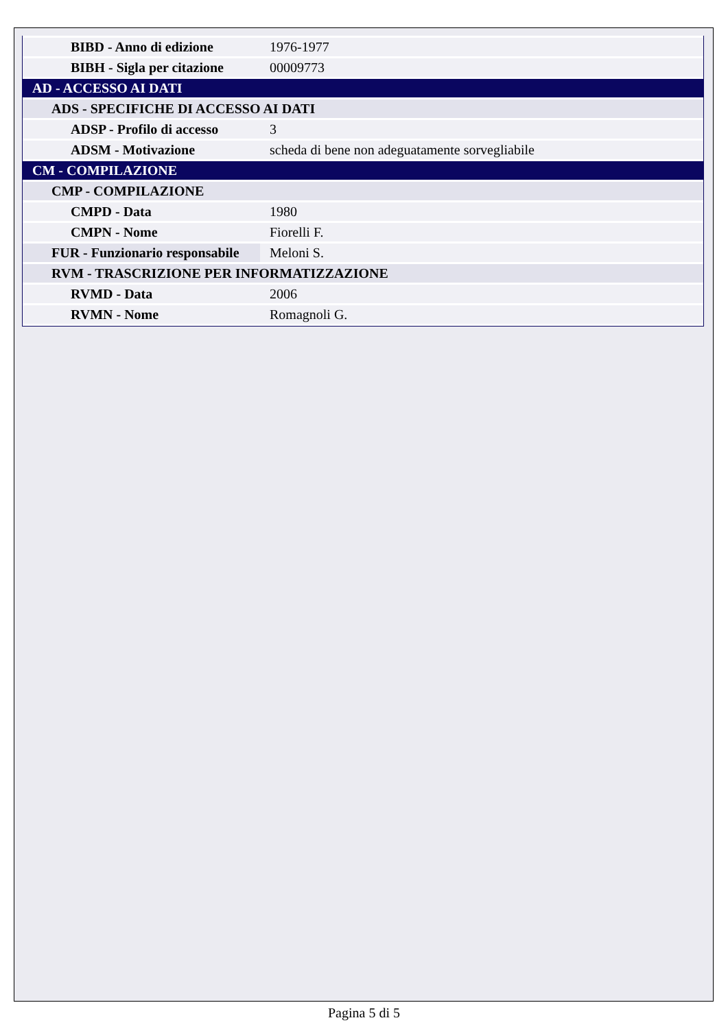| BIBD - Anno di edizione | 1976-1977 |
| BIBH - Sigla per citazione | 00009773 |
| AD - ACCESSO AI DATI | |
| ADS - SPECIFICHE DI ACCESSO AI DATI | |
| ADSP - Profilo di accesso | 3 |
| ADSM - Motivazione | scheda di bene non adeguatamente sorvegliabile |
| CM - COMPILAZIONE | |
| CMP - COMPILAZIONE | |
| CMPD - Data | 1980 |
| CMPN - Nome | Fiorelli F. |
| FUR - Funzionario responsabile | Meloni S. |
| RVM - TRASCRIZIONE PER INFORMATIZZAZIONE | |
| RVMD - Data | 2006 |
| RVMN - Nome | Romagnoli G. |
Pagina 5 di 5